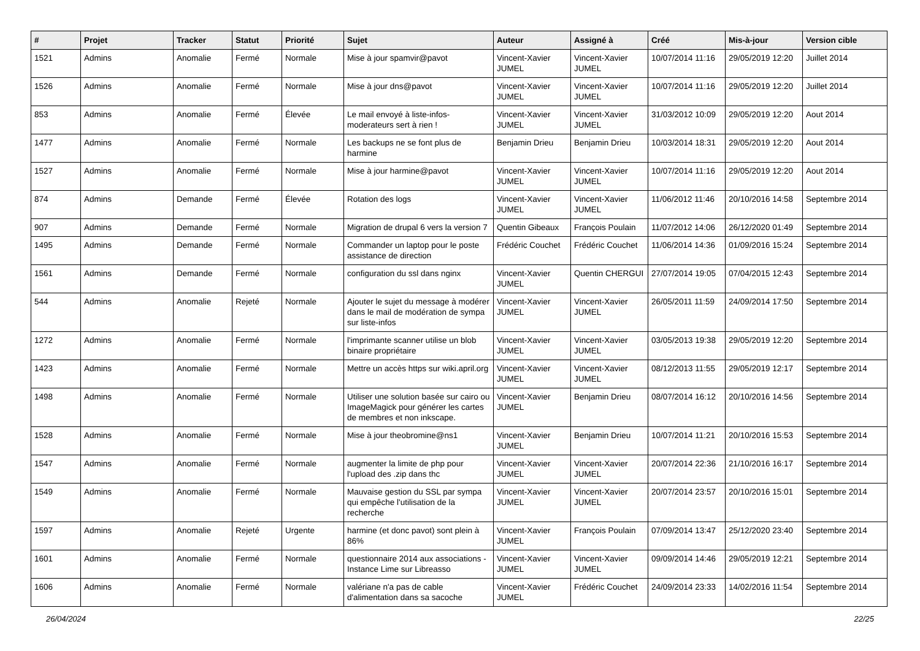| # | Projet | Tracker | Statut | Priorité | Sujet | Auteur | Assigné à | Créé | Mis-à-jour | Version cible |
| --- | --- | --- | --- | --- | --- | --- | --- | --- | --- | --- |
| 1521 | Admins | Anomalie | Fermé | Normale | Mise à jour spamvir@pavot | Vincent-Xavier JUMEL | Vincent-Xavier JUMEL | 10/07/2014 11:16 | 29/05/2019 12:20 | Juillet 2014 |
| 1526 | Admins | Anomalie | Fermé | Normale | Mise à jour dns@pavot | Vincent-Xavier JUMEL | Vincent-Xavier JUMEL | 10/07/2014 11:16 | 29/05/2019 12:20 | Juillet 2014 |
| 853 | Admins | Anomalie | Fermé | Élevée | Le mail envoyé à liste-infos-moderateurs sert à rien ! | Vincent-Xavier JUMEL | Vincent-Xavier JUMEL | 31/03/2012 10:09 | 29/05/2019 12:20 | Aout 2014 |
| 1477 | Admins | Anomalie | Fermé | Normale | Les backups ne se font plus de harmine | Benjamin Drieu | Benjamin Drieu | 10/03/2014 18:31 | 29/05/2019 12:20 | Aout 2014 |
| 1527 | Admins | Anomalie | Fermé | Normale | Mise à jour harmine@pavot | Vincent-Xavier JUMEL | Vincent-Xavier JUMEL | 10/07/2014 11:16 | 29/05/2019 12:20 | Aout 2014 |
| 874 | Admins | Demande | Fermé | Élevée | Rotation des logs | Vincent-Xavier JUMEL | Vincent-Xavier JUMEL | 11/06/2012 11:46 | 20/10/2016 14:58 | Septembre 2014 |
| 907 | Admins | Demande | Fermé | Normale | Migration de drupal 6 vers la version 7 | Quentin Gibeaux | François Poulain | 11/07/2012 14:06 | 26/12/2020 01:49 | Septembre 2014 |
| 1495 | Admins | Demande | Fermé | Normale | Commander un laptop pour le poste assistance de direction | Frédéric Couchet | Frédéric Couchet | 11/06/2014 14:36 | 01/09/2016 15:24 | Septembre 2014 |
| 1561 | Admins | Demande | Fermé | Normale | configuration du ssl dans nginx | Vincent-Xavier JUMEL | Quentin CHERGUI | 27/07/2014 19:05 | 07/04/2015 12:43 | Septembre 2014 |
| 544 | Admins | Anomalie | Rejeté | Normale | Ajouter le sujet du message à modérer dans le mail de modération de sympa sur liste-infos | Vincent-Xavier JUMEL | Vincent-Xavier JUMEL | 26/05/2011 11:59 | 24/09/2014 17:50 | Septembre 2014 |
| 1272 | Admins | Anomalie | Fermé | Normale | l'imprimante scanner utilise un blob binaire propriétaire | Vincent-Xavier JUMEL | Vincent-Xavier JUMEL | 03/05/2013 19:38 | 29/05/2019 12:20 | Septembre 2014 |
| 1423 | Admins | Anomalie | Fermé | Normale | Mettre un accès https sur wiki.april.org | Vincent-Xavier JUMEL | Vincent-Xavier JUMEL | 08/12/2013 11:55 | 29/05/2019 12:17 | Septembre 2014 |
| 1498 | Admins | Anomalie | Fermé | Normale | Utiliser une solution basée sur cairo ou ImageMagick pour générer les cartes de membres et non inkscape. | Vincent-Xavier JUMEL | Benjamin Drieu | 08/07/2014 16:12 | 20/10/2016 14:56 | Septembre 2014 |
| 1528 | Admins | Anomalie | Fermé | Normale | Mise à jour theobromine@ns1 | Vincent-Xavier JUMEL | Benjamin Drieu | 10/07/2014 11:21 | 20/10/2016 15:53 | Septembre 2014 |
| 1547 | Admins | Anomalie | Fermé | Normale | augmenter la limite de php pour l'upload des .zip dans thc | Vincent-Xavier JUMEL | Vincent-Xavier JUMEL | 20/07/2014 22:36 | 21/10/2016 16:17 | Septembre 2014 |
| 1549 | Admins | Anomalie | Fermé | Normale | Mauvaise gestion du SSL par sympa qui empêche l'utilisation de la recherche | Vincent-Xavier JUMEL | Vincent-Xavier JUMEL | 20/07/2014 23:57 | 20/10/2016 15:01 | Septembre 2014 |
| 1597 | Admins | Anomalie | Rejeté | Urgente | harmine (et donc pavot) sont plein à 86% | Vincent-Xavier JUMEL | François Poulain | 07/09/2014 13:47 | 25/12/2020 23:40 | Septembre 2014 |
| 1601 | Admins | Anomalie | Fermé | Normale | questionnaire 2014 aux associations - Instance Lime sur Libreasso | Vincent-Xavier JUMEL | Vincent-Xavier JUMEL | 09/09/2014 14:46 | 29/05/2019 12:21 | Septembre 2014 |
| 1606 | Admins | Anomalie | Fermé | Normale | valériane n'a pas de cable d'alimentation dans sa sacoche | Vincent-Xavier JUMEL | Frédéric Couchet | 24/09/2014 23:33 | 14/02/2016 11:54 | Septembre 2014 |
26/04/2024 22/25